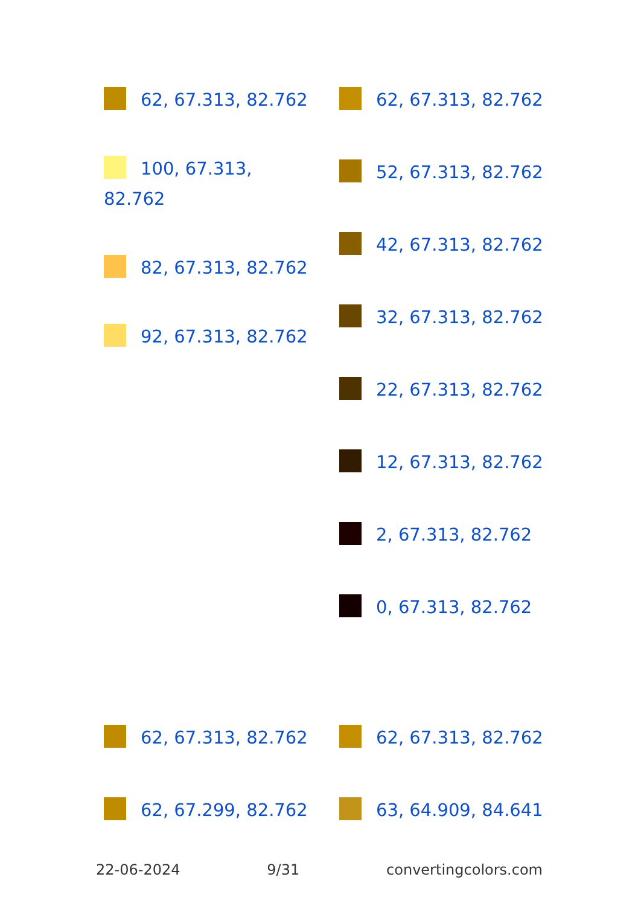62, 67.313, 82.762
100, 67.313, 82.762
82, 67.313, 82.762
92, 67.313, 82.762
62, 67.313, 82.762
52, 67.313, 82.762
42, 67.313, 82.762
32, 67.313, 82.762
22, 67.313, 82.762
12, 67.313, 82.762
2, 67.313, 82.762
0, 67.313, 82.762
62, 67.313, 82.762
62, 67.299, 82.762
62, 67.313, 82.762
63, 64.909, 84.641
22-06-2024 9/31 convertingcolors.com